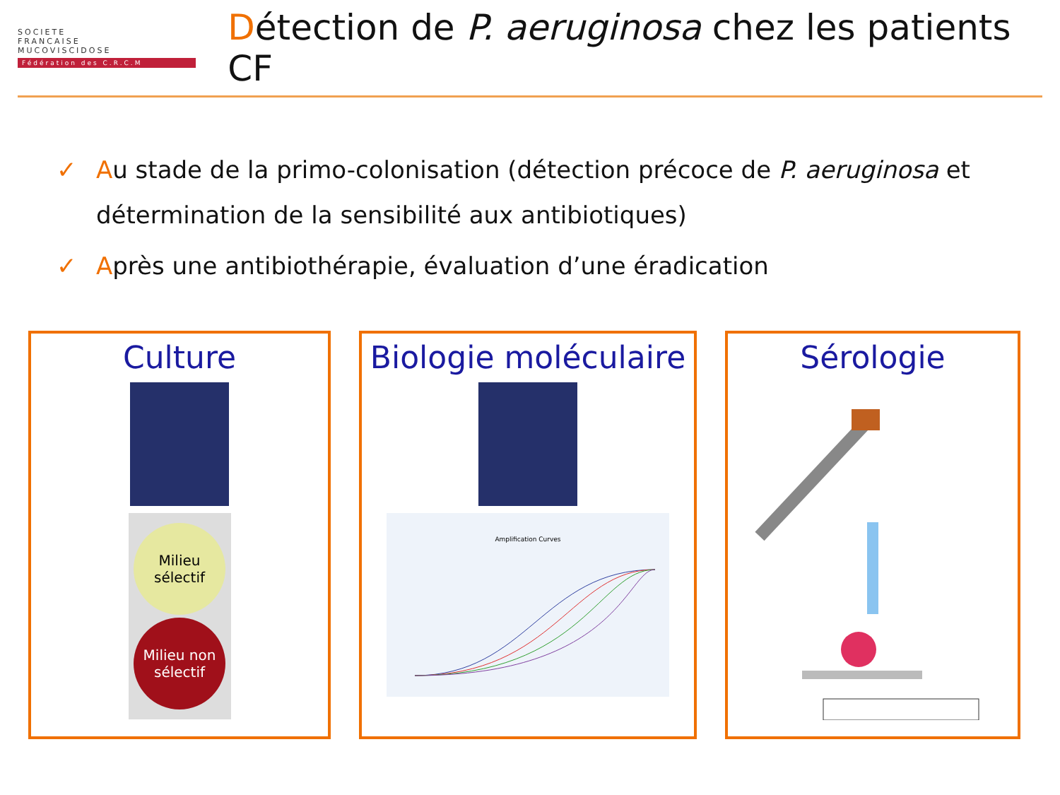SOCIETE
FRANCAISE
MUCOVISCIDOSE
Fédération des C.R.C.M
Détection de P. aeruginosa chez les patients CF
✓ Au stade de la primo-colonisation (détection précoce de P. aeruginosa et détermination de la sensibilité aux antibiotiques)
✓ Après une antibiothérapie, évaluation d’une éradication
Culture
Milieu
sélectif
Milieu non sélectif
Biologie moléculaire
Amplification Curves
Sérologie